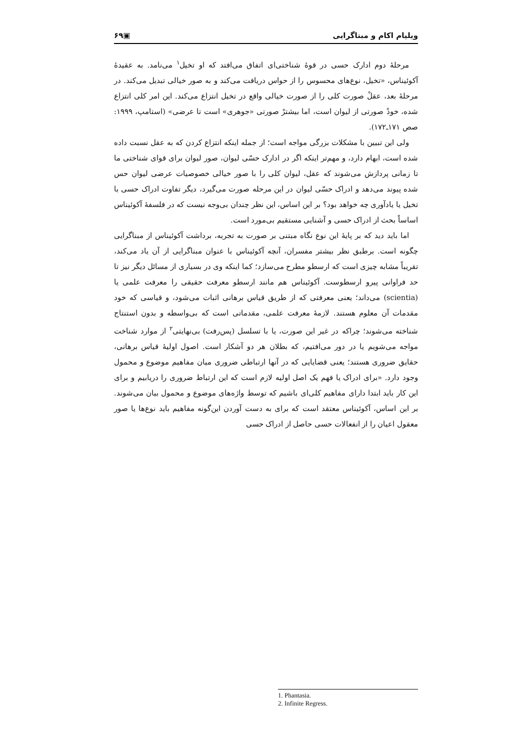۶۹▣ ویلیام اکام و مبناگرایی
مرحلهٔ دوم ادارک حسی در قوهٔ شناختی‌ای اتفاق می‌افتد که او تخیل<sup>۱</sup> می‌نامد. به عقیدهٔ آکوئیناس، «تخیل، نوع‌های محسوس را از حواس دریافت می‌کند و به صور خیالی تبدیل می‌کند. در مرحلهٔ بعد، عقلْ صورت کلی را از صورت خیالی واقع در تخیل انتزاع می‌کند. این امر کلی انتزاع شده، خودْ صورتی از لیوان است، اما بیشترْ صورتی «جوهری» است تا عرضی» (استامپ، ۱۹۹۹: صص ۱۷۱ـ۱۷۲).
ولی این تبیین با مشکلات بزرگی مواجه است؛ از جمله اینکه انتزاع کردن که به عقل نسبت داده شده است، ابهام دارد، و مهم‌تر اینکه اگر در ادارک حسّی لیوان، صور لیوان برای قوای شناختی ما تا زمانی پردازش می‌شوند که عقل، لیوان کلی را با صور خیالی خصوصیات عرضی لیوان حس شده پیوند می‌دهد و ادراک حسّی لیوان در این مرحله صورت می‌گیرد، دیگر تفاوت ادراک حسی با تخیل یا یادآوری چه خواهد بود؟ بر این اساس، این نظر چندان بی‌وجه نیست که در فلسفهٔ آکوئیناس اساساً بحث از ادراک حسی و آشنایی مستقیم بی‌مورد است.
اما باید دید که بر پایهٔ این نوع نگاه مبتنی بر صورت به تجربه، برداشت آکوئیناس از مبناگرایی چگونه است. برطبق نظر بیشتر مفسران، آنچه آکوئیناس با عنوان مبناگرایی از آن یاد می‌کند، تقریباً مشابه چیزی است که ارسطو مطرح می‌سازد؛ کما اینکه وی در بسیاری از مسائل دیگر نیز تا حد فراوانی پیرو ارسطوست. آکوئیناس هم مانند ارسطو معرفت حقیقی را معرفت علمی یا (scientia) می‌داند؛ یعنی معرفتی که از طریق قیاس برهانی اثبات می‌شود، و قیاسی که خود مقدمات آن معلوم هستند. لازمهٔ معرفت علمی، مقدماتی است که بی‌واسطه و بدون استنتاج شناخته می‌شوند؛ چراکه در غیر این صورت، یا با تسلسل (پس‌رفت) بی‌نهایتی<sup>۲</sup> از موارد شناخت مواجه می‌شویم یا در دور می‌افتیم، که بطلان هر دو آشکار است. اصول اولیهٔ قیاس برهانی، حقایق ضروری هستند؛ یعنی قضایایی که در آنها ارتباطی ضروری میان مفاهیم موضوع و محمول وجود دارد. «برای ادراک یا فهم یک اصل اولیه لازم است که این ارتباط ضروری را دریابیم و برای این کار باید ابتدا دارای مفاهیم کلی‌ای باشیم که توسط واژه‌های موضوع و محمول بیان می‌شوند. بر این اساس، آکوئیناس معتقد است که برای به دست آوردن این‌گونه مفاهیم باید نوع‌ها یا صور معقول اعیان را از انفعالات حسی حاصل از ادراک حسی
1. Phantasia.
2. Infinite Regress.